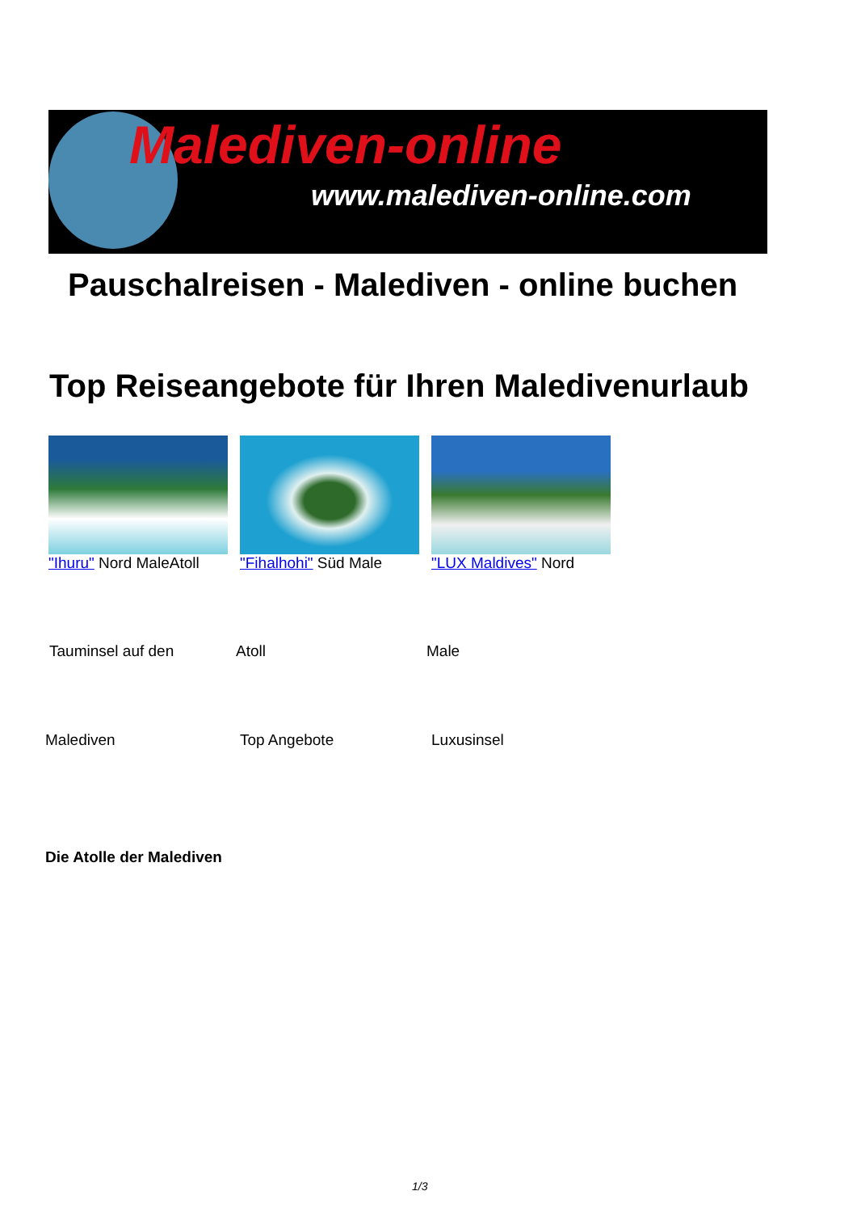Malediven-online
www.malediven-online.com
Pauschalreisen - Malediven - online buchen
Top Reiseangebote für Ihren Maledivenurlaub
"Ihuru" Nord MaleAtoll "Fihalhohi" Süd Male "LUX Maldives" Nord
Tauminsel auf den Atoll Male
Malediven Top Angebote Luxusinsel
Die Atolle der Malediven
1/3